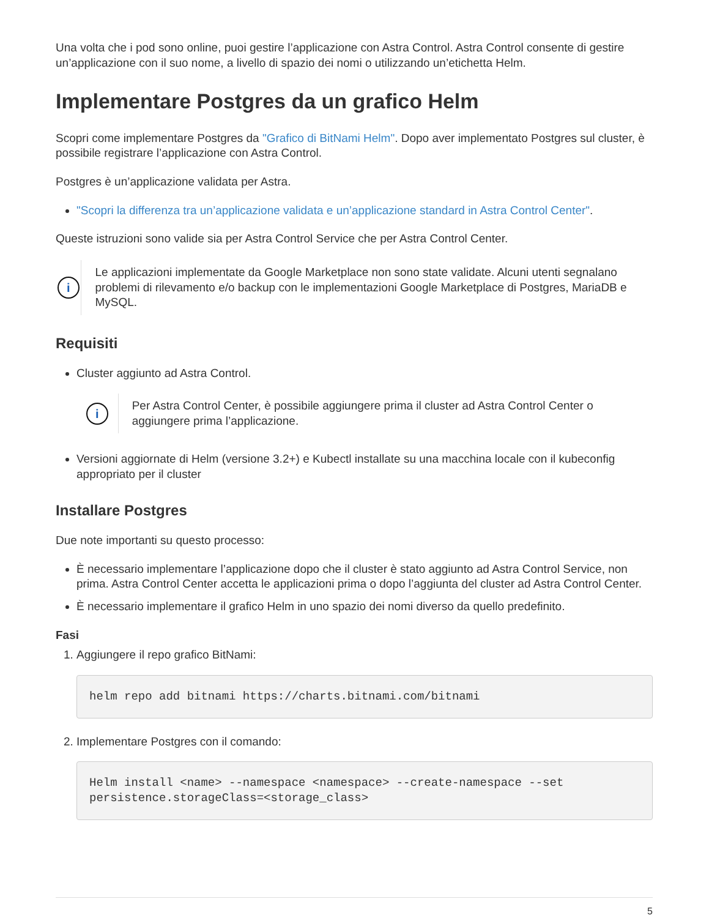Una volta che i pod sono online, puoi gestire l’applicazione con Astra Control. Astra Control consente di gestire un’applicazione con il suo nome, a livello di spazio dei nomi o utilizzando un’etichetta Helm.
Implementare Postgres da un grafico Helm
Scopri come implementare Postgres da "Grafico di BitNami Helm". Dopo aver implementato Postgres sul cluster, è possibile registrare l’applicazione con Astra Control.
Postgres è un’applicazione validata per Astra.
"Scopri la differenza tra un’applicazione validata e un’applicazione standard in Astra Control Center".
Queste istruzioni sono valide sia per Astra Control Service che per Astra Control Center.
i
Le applicazioni implementate da Google Marketplace non sono state validate. Alcuni utenti segnalano problemi di rilevamento e/o backup con le implementazioni Google Marketplace di Postgres, MariaDB e MySQL.
Requisiti
Cluster aggiunto ad Astra Control.
i
Per Astra Control Center, è possibile aggiungere prima il cluster ad Astra Control Center o aggiungere prima l’applicazione.
Versioni aggiornate di Helm (versione 3.2+) e Kubectl installate su una macchina locale con il kubeconfig appropriato per il cluster
Installare Postgres
Due note importanti su questo processo:
È necessario implementare l’applicazione dopo che il cluster è stato aggiunto ad Astra Control Service, non prima. Astra Control Center accetta le applicazioni prima o dopo l’aggiunta del cluster ad Astra Control Center.
È necessario implementare il grafico Helm in uno spazio dei nomi diverso da quello predefinito.
Fasi
1. Aggiungere il repo grafico BitNami:
helm repo add bitnami https://charts.bitnami.com/bitnami
2. Implementare Postgres con il comando:
Helm install <name> --namespace <namespace> --create-namespace --set
persistence.storageClass=<storage_class>
5